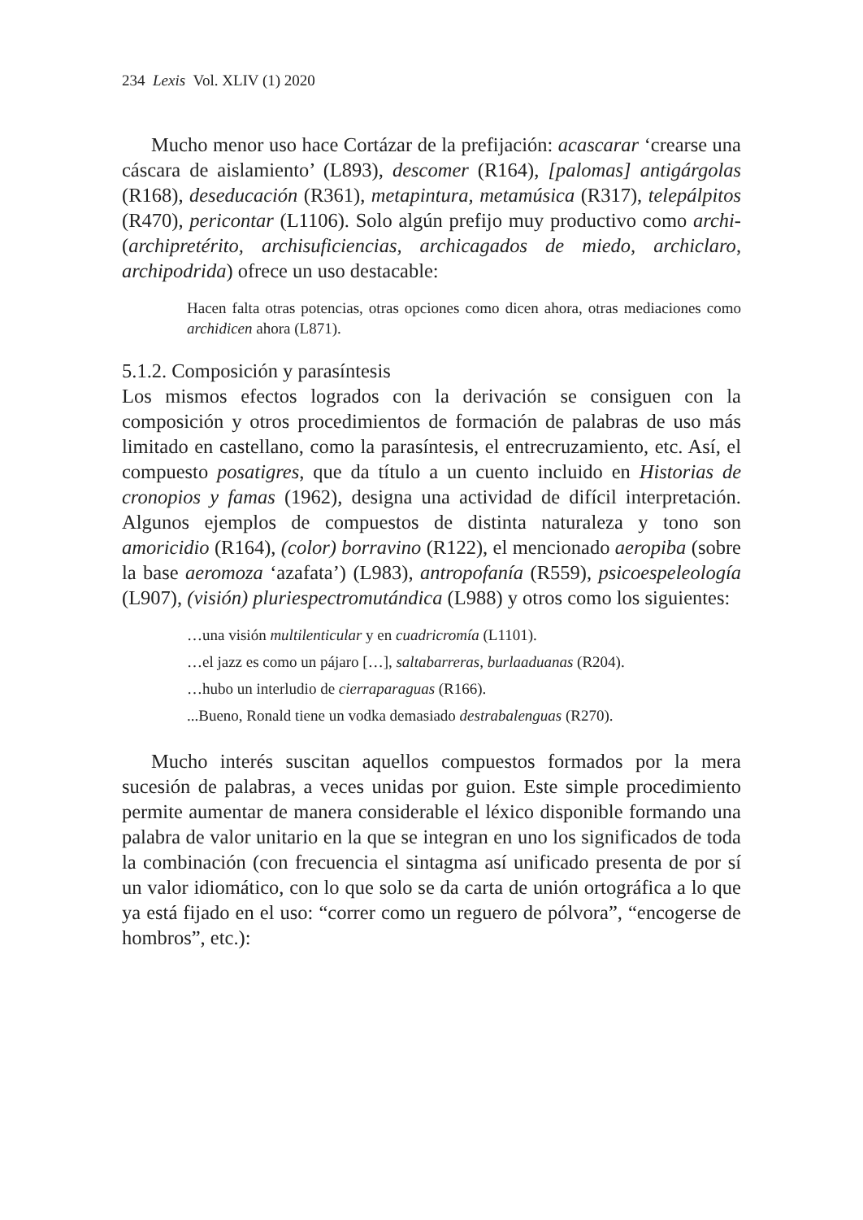234 Lexis Vol. XLIV (1) 2020
Mucho menor uso hace Cortázar de la prefijación: acascarar ‘crearse una cáscara de aislamiento’ (L893), descomer (R164), [palomas] antigárgolas (R168), deseducación (R361), metapintura, metamúsica (R317), telepálpitos (R470), pericontar (L1106). Solo algún prefijo muy productivo como archi- (archipretérito, archisuficiencias, archicagados de miedo, archiclaro, archipodrida) ofrece un uso destacable:
Hacen falta otras potencias, otras opciones como dicen ahora, otras mediaciones como archidicen ahora (L871).
5.1.2. Composición y parasíntesis
Los mismos efectos logrados con la derivación se consiguen con la composición y otros procedimientos de formación de palabras de uso más limitado en castellano, como la parasíntesis, el entrecruzamiento, etc. Así, el compuesto posatigres, que da título a un cuento incluido en Historias de cronopios y famas (1962), designa una actividad de difícil interpretación. Algunos ejemplos de compuestos de distinta naturaleza y tono son amoricidio (R164), (color) borravino (R122), el mencionado aeropiba (sobre la base aeromoza ‘azafata’) (L983), antropofanía (R559), psicoespeleología (L907), (visión) pluriespectromutándica (L988) y otros como los siguientes:
…una visión multilenticular y en cuadricromía (L1101).
…el jazz es como un pájaro […], saltabarreras, burlaaduanas (R204).
…hubo un interludio de cierraparaguas (R166).
...Bueno, Ronald tiene un vodka demasiado destrabalenguas (R270).
Mucho interés suscitan aquellos compuestos formados por la mera sucesión de palabras, a veces unidas por guion. Este simple procedimiento permite aumentar de manera considerable el léxico disponible formando una palabra de valor unitario en la que se integran en uno los significados de toda la combinación (con frecuencia el sintagma así unificado presenta de por sí un valor idiomático, con lo que solo se da carta de unión ortográfica a lo que ya está fijado en el uso: “correr como un reguero de pólvora”, “encogerse de hombros”, etc.):